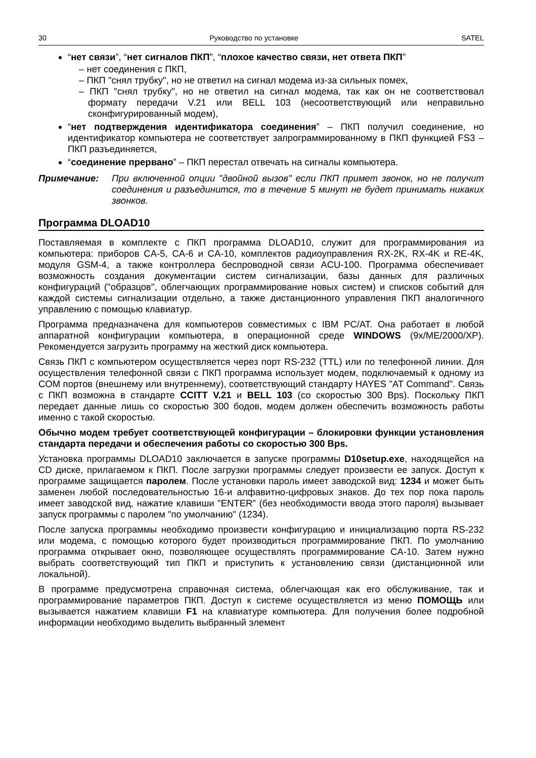30 Руководство по установке SATEL
“нет связи”, “нет сигналов ПКП”, “плохое качество связи, нет ответа ПКП”
– нет соединения с ПКП,
– ПКП "снял трубку", но не ответил на сигнал модема из-за сильных помех,
– ПКП "снял трубку", но не ответил на сигнал модема, так как он не соответствовал формату передачи V.21 или BELL 103 (несоответствующий или неправильно сконфигурированный модем),
“нет подтверждения идентификатора соединения” – ПКП получил соединение, но идентификатор компьютера не соответствует запрограммированному в ПКП функцией FS3 – ПКП разъединяется,
“соединение прервано” – ПКП перестал отвечать на сигналы компьютера.
Примечание: При включенной опции "двойной вызов" если ПКП примет звонок, но не получит соединения и разъединится, то в течение 5 минут не будет принимать никаких звонков.
Программа DLOAD10
Поставляемая в комплекте с ПКП программа DLOAD10, служит для программирования из компьютера: приборов CA-5, CA-6 и CA-10, комплектов радиоуправления RX-2K, RX-4K и RE-4K, модуля GSM-4, а также контроллера беспроводной связи ACU-100. Программа обеспечивает возможность создания документации систем сигнализации, базы данных для различных конфигураций ("образцов", облегчающих программирование новых систем) и списков событий для каждой системы сигнализации отдельно, а также дистанционного управления ПКП аналогичного управлению с помощью клавиатур.
Программа предназначена для компьютеров совместимых с IBM PC/AT. Она работает в любой аппаратной конфигурации компьютера, в операционной среде WINDOWS (9x/ME/2000/XP). Рекомендуется загрузить программу на жесткий диск компьютера.
Связь ПКП с компьютером осуществляется через порт RS-232 (TTL) или по телефонной линии. Для осуществления телефонной связи с ПКП программа использует модем, подключаемый к одному из COM портов (внешнему или внутреннему), соответствующий стандарту HAYES "AT Command". Связь с ПКП возможна в стандарте CCITT V.21 и BELL 103 (со скоростью 300 Bps). Поскольку ПКП передает данные лишь со скоростью 300 бодов, модем должен обеспечить возможность работы именно с такой скоростью.
Обычно модем требует соответствующей конфигурации – блокировки функции установления стандарта передачи и обеспечения работы со скоростью 300 Bps.
Установка программы DLOAD10 заключается в запуске программы D10setup.exe, находящейся на CD диске, прилагаемом к ПКП. После загрузки программы следует произвести ее запуск. Доступ к программе защищается паролем. После установки пароль имеет заводской вид: 1234 и может быть заменен любой последовательностью 16-и алфавитно-цифровых знаков. До тех пор пока пароль имеет заводской вид, нажатие клавиши "ENTER" (без необходимости ввода этого пароля) вызывает запуск программы с паролем "по умолчанию" (1234).
После запуска программы необходимо произвести конфигурацию и инициализацию порта RS-232 или модема, с помощью которого будет производиться программирование ПКП. По умолчанию программа открывает окно, позволяющее осуществлять программирование CA-10. Затем нужно выбрать соответствующий тип ПКП и приступить к установлению связи (дистанционной или локальной).
В программе предусмотрена справочная система, облегчающая как его обслуживание, так и программирование параметров ПКП. Доступ к системе осуществляется из меню ПОМОЩЬ или вызывается нажатием клавиши F1 на клавиатуре компьютера. Для получения более подробной информации необходимо выделить выбранный элемент